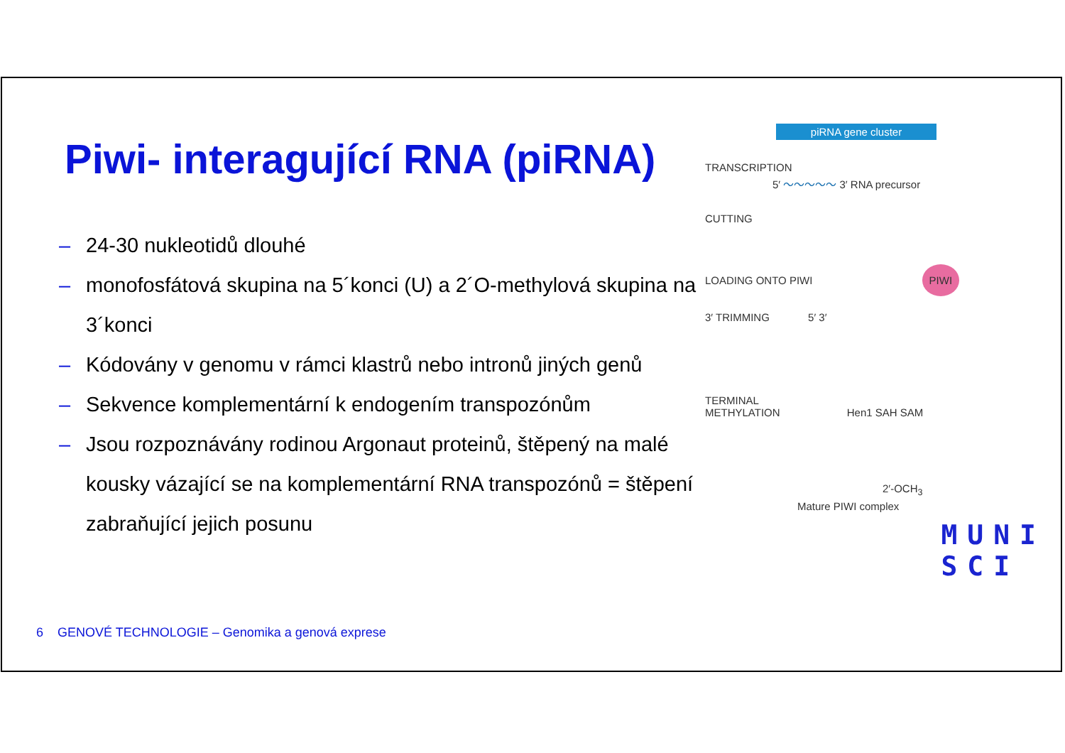Piwi- interagující RNA (piRNA)
– 24-30 nukleotidů dlouhé
– monofosfátová skupina na 5´konci (U) a 2´O-methylová skupina na 3´konci
– Kódovány v genomu v rámci klastrů nebo intronů jiných genů
– Sekvence komplementární k endogením transpozónům
– Jsou rozpoznávány rodinou Argonaut proteinů, štěpený na malé kousky vázající se na komplementární RNA transpozónů = štěpení zabraňující jejich posunu
6 GENOVÉ TECHNOLOGIE – Genomika a genová exprese
piRNA gene cluster
TRANSCRIPTION
5′ ～～～～～ 3′ RNA precursor
CUTTING
LOADING ONTO PIWI PIWI
3′ TRIMMING 5′ 3′
TERMINAL
METHYLATION Hen1 SAH SAM
2′-OCH<sub>3</sub>
Mature PIWI complex
MUNI
SCI